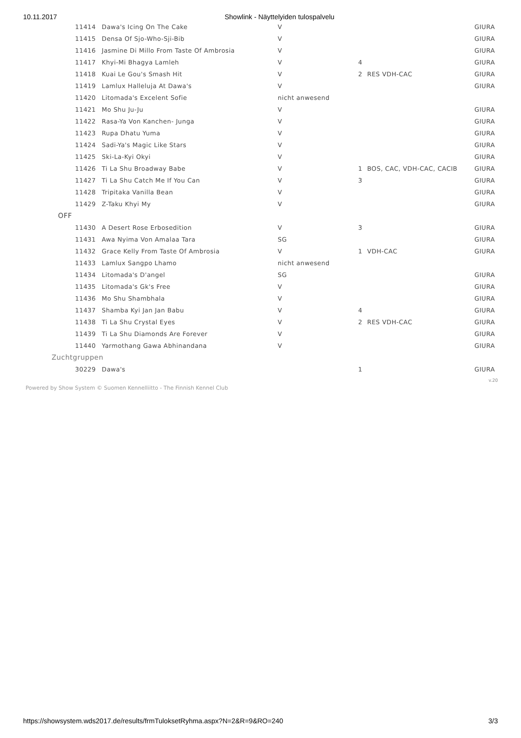10.11.2017 Showlink - Näyttelyiden tulospalvelu
| 11414 | Dawa's Icing On The Cake | V | | | GIURA |
| 11415 | Densa Of Sjo-Who-Sji-Bib | V | | | GIURA |
| 11416 | Jasmine Di Millo From Taste Of Ambrosia | V | | | GIURA |
| 11417 | Khyi-Mi Bhagya Lamleh | V | 4 | | GIURA |
| 11418 | Kuai Le Gou's Smash Hit | V | 2 | RES VDH-CAC | GIURA |
| 11419 | Lamlux Halleluja At Dawa's | V | | | GIURA |
| 11420 | Litomada's Excelent Sofie | nicht anwesend | | | |
| 11421 | Mo Shu Ju-Ju | V | | | GIURA |
| 11422 | Rasa-Ya Von Kanchen- Junga | V | | | GIURA |
| 11423 | Rupa Dhatu Yuma | V | | | GIURA |
| 11424 | Sadi-Ya's Magic Like Stars | V | | | GIURA |
| 11425 | Ski-La-Kyi Okyi | V | | | GIURA |
| 11426 | Ti La Shu Broadway Babe | V | 1 | BOS, CAC, VDH-CAC, CACIB | GIURA |
| 11427 | Ti La Shu Catch Me If You Can | V | 3 | | GIURA |
| 11428 | Tripitaka Vanilla Bean | V | | | GIURA |
| 11429 | Z-Taku Khyi My | V | | | GIURA |
| OFF | | | | | |
| 11430 | A Desert Rose Erbosedition | V | 3 | | GIURA |
| 11431 | Awa Nyima Von Amalaa Tara | SG | | | GIURA |
| 11432 | Grace Kelly From Taste Of Ambrosia | V | 1 | VDH-CAC | GIURA |
| 11433 | Lamlux Sangpo Lhamo | nicht anwesend | | | |
| 11434 | Litomada's D'angel | SG | | | GIURA |
| 11435 | Litomada's Gk's Free | V | | | GIURA |
| 11436 | Mo Shu Shambhala | V | | | GIURA |
| 11437 | Shamba Kyi Jan Jan Babu | V | 4 | | GIURA |
| 11438 | Ti La Shu Crystal Eyes | V | 2 | RES VDH-CAC | GIURA |
| 11439 | Ti La Shu Diamonds Are Forever | V | | | GIURA |
| 11440 | Yarmothang Gawa Abhinandana | V | | | GIURA |
| Zuchtgruppen | | | | | |
| 30229 | Dawa's | | 1 | | GIURA |
v.20
Powered by Show System © Suomen Kennelliitto - The Finnish Kennel Club
https://showsystem.wds2017.de/results/frmTuloksetRyhma.aspx?N=2&R=9&RO=240 3/3